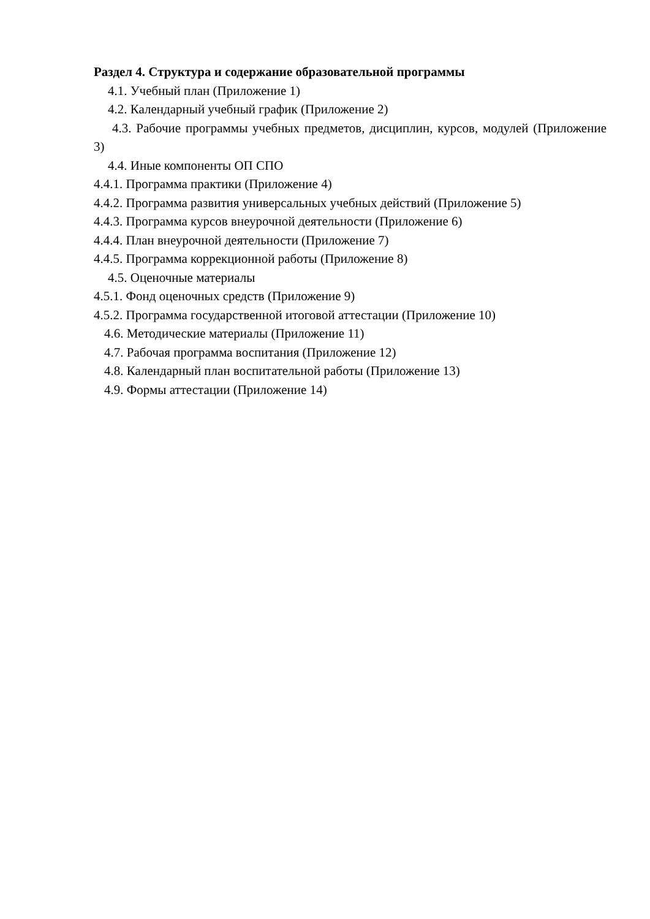Раздел 4. Структура и содержание образовательной программы
4.1. Учебный план (Приложение 1)
4.2. Календарный учебный график (Приложение 2)
4.3. Рабочие программы учебных предметов, дисциплин, курсов, модулей (Приложение 3)
4.4. Иные компоненты ОП СПО
4.4.1. Программа практики (Приложение 4)
4.4.2. Программа развития универсальных учебных действий (Приложение 5)
4.4.3. Программа курсов внеурочной деятельности (Приложение 6)
4.4.4. План внеурочной деятельности (Приложение 7)
4.4.5. Программа коррекционной работы (Приложение 8)
4.5. Оценочные материалы
4.5.1. Фонд оценочных средств (Приложение 9)
4.5.2. Программа государственной итоговой аттестации (Приложение 10)
4.6. Методические материалы (Приложение 11)
4.7. Рабочая программа воспитания (Приложение 12)
4.8. Календарный план воспитательной работы (Приложение 13)
4.9. Формы аттестации (Приложение 14)